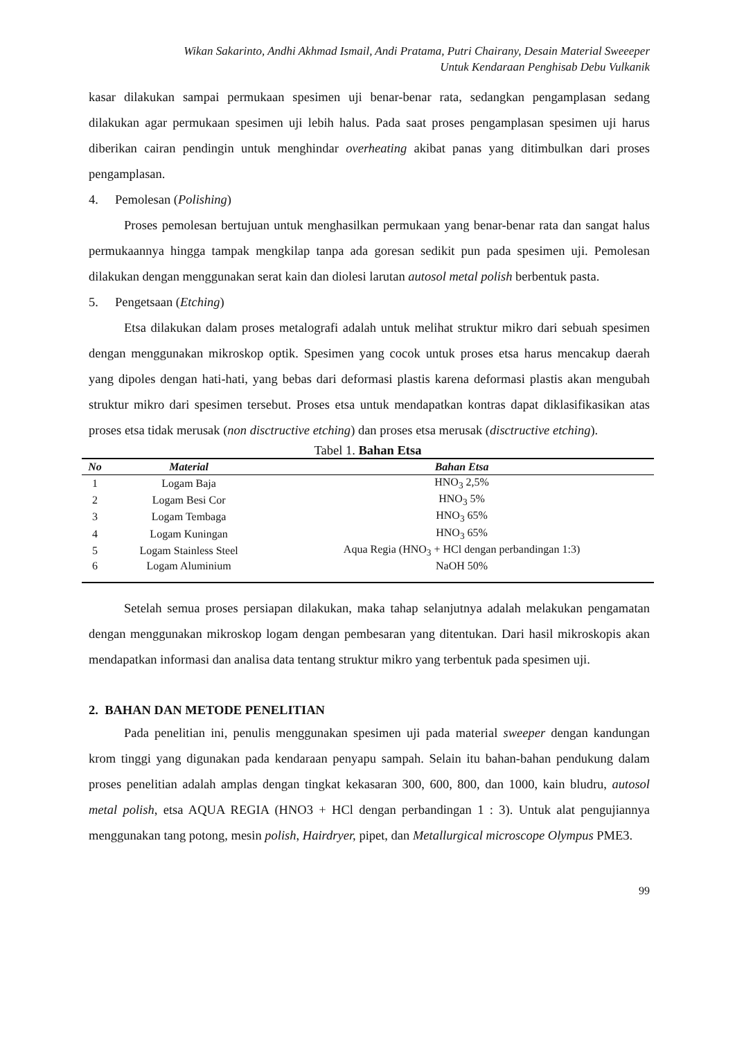Wikan Sakarinto, Andhi Akhmad Ismail, Andi Pratama, Putri Chairany, Desain Material Sweeeper
Untuk Kendaraan Penghisab Debu Vulkanik
kasar dilakukan sampai permukaan spesimen uji benar-benar rata, sedangkan pengamplasan sedang dilakukan agar permukaan spesimen uji lebih halus. Pada saat proses pengamplasan spesimen uji harus diberikan cairan pendingin untuk menghindar overheating akibat panas yang ditimbulkan dari proses pengamplasan.
4. Pemolesan (Polishing)
Proses pemolesan bertujuan untuk menghasilkan permukaan yang benar-benar rata dan sangat halus permukaannya hingga tampak mengkilap tanpa ada goresan sedikit pun pada spesimen uji. Pemolesan dilakukan dengan menggunakan serat kain dan diolesi larutan autosol metal polish berbentuk pasta.
5. Pengetsaan (Etching)
Etsa dilakukan dalam proses metalografi adalah untuk melihat struktur mikro dari sebuah spesimen dengan menggunakan mikroskop optik. Spesimen yang cocok untuk proses etsa harus mencakup daerah yang dipoles dengan hati-hati, yang bebas dari deformasi plastis karena deformasi plastis akan mengubah struktur mikro dari spesimen tersebut. Proses etsa untuk mendapatkan kontras dapat diklasifikasikan atas proses etsa tidak merusak (non disctructive etching) dan proses etsa merusak (disctructive etching).
Tabel 1. Bahan Etsa
| No | Material | Bahan Etsa |
| --- | --- | --- |
| 1 | Logam Baja | HNO<sub>3</sub> 2,5% |
| 2 | Logam Besi Cor | HNO<sub>3</sub> 5% |
| 3 | Logam Tembaga | HNO<sub>3</sub> 65% |
| 4 | Logam Kuningan | HNO<sub>3</sub> 65% |
| 5 | Logam Stainless Steel | Aqua Regia (HNO<sub>3</sub> + HCl dengan perbandingan 1:3) |
| 6 | Logam Aluminium | NaOH 50% |
Setelah semua proses persiapan dilakukan, maka tahap selanjutnya adalah melakukan pengamatan dengan menggunakan mikroskop logam dengan pembesaran yang ditentukan. Dari hasil mikroskopis akan mendapatkan informasi dan analisa data tentang struktur mikro yang terbentuk pada spesimen uji.
2. BAHAN DAN METODE PENELITIAN
Pada penelitian ini, penulis menggunakan spesimen uji pada material sweeper dengan kandungan krom tinggi yang digunakan pada kendaraan penyapu sampah. Selain itu bahan-bahan pendukung dalam proses penelitian adalah amplas dengan tingkat kekasaran 300, 600, 800, dan 1000, kain bludru, autosol metal polish, etsa AQUA REGIA (HNO3 + HCl dengan perbandingan 1 : 3). Untuk alat pengujiannya menggunakan tang potong, mesin polish, Hairdryer, pipet, dan Metallurgical microscope Olympus PME3.
99